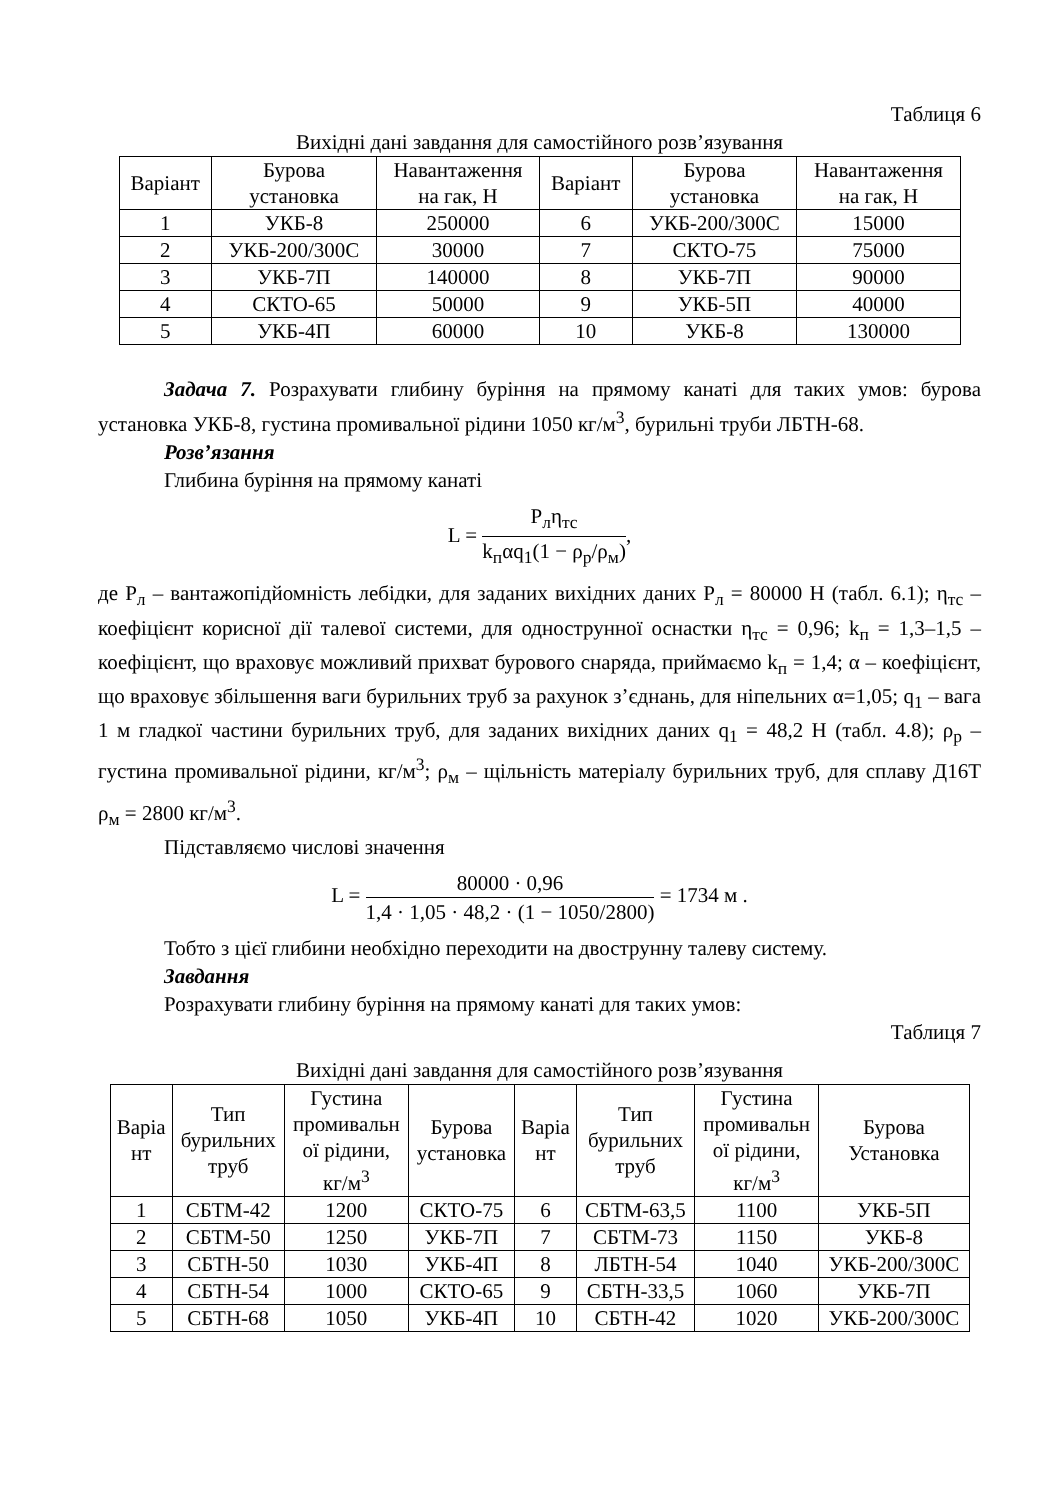Таблиця 6
Вихідні дані завдання для самостійного розв’язування
| Варіант | Бурова установка | Навантаження на гак, Н | Варіант | Бурова установка | Навантаження на гак, Н |
| --- | --- | --- | --- | --- | --- |
| 1 | УКБ-8 | 250000 | 6 | УКБ-200/300С | 15000 |
| 2 | УКБ-200/300С | 30000 | 7 | СКТО-75 | 75000 |
| 3 | УКБ-7П | 140000 | 8 | УКБ-7П | 90000 |
| 4 | СКТО-65 | 50000 | 9 | УКБ-5П | 40000 |
| 5 | УКБ-4П | 60000 | 10 | УКБ-8 | 130000 |
Задача 7. Розрахувати глибину буріння на прямому канаті для таких умов: бурова установка УКБ-8, густина промивальної рідини 1050 кг/м<sup>3</sup>, бурильні труби ЛБТН-68.
Розв’язання
Глибина буріння на прямому канаті
L = P<sub>л</sub>η<sub>тс</sub> k<sub>п</sub>αq<sub>1</sub>(1 − ρ<sub>р</sub>/ρ<sub>м</sub>),
де P<sub>л</sub> – вантажопідйомність лебідки, для заданих вихідних даних P<sub>л</sub> = 80000 Н (табл. 6.1); η<sub>тс</sub> – коефіцієнт корисної дії талевої системи, для однострунної оснастки η<sub>тс</sub> = 0,96; k<sub>п</sub> = 1,3–1,5 – коефіцієнт, що враховує можливий прихват бурового снаряда, приймаємо k<sub>п</sub> = 1,4; α – коефіцієнт, що враховує збільшення ваги бурильних труб за рахунок з’єднань, для ніпельних α=1,05; q<sub>1</sub> – вага 1 м гладкої частини бурильних труб, для заданих вихідних даних q<sub>1</sub> = 48,2 Н (табл. 4.8); ρ<sub>р</sub> – густина промивальної рідини, кг/м<sup>3</sup>; ρ<sub>м</sub> – щільність матеріалу бурильних труб, для сплаву Д16Т ρ<sub>м</sub> = 2800 кг/м<sup>3</sup>.
Підставляємо числові значення
L = 80000 · 0,96 1,4 · 1,05 · 48,2 · (1 − 1050/2800) = 1734 м .
Тобто з цієї глибини необхідно переходити на двострунну талеву систему.
Завдання
Розрахувати глибину буріння на прямому канаті для таких умов:
Таблиця 7
Вихідні дані завдання для самостійного розв’язування
| Варіа нт | Тип бурильних труб | Густина промивальн ої рідини, кг/м<sup>3</sup> | Бурова установка | Варіа нт | Тип бурильних труб | Густина промивальн ої рідини, кг/м<sup>3</sup> | Бурова Установка |
| --- | --- | --- | --- | --- | --- | --- | --- |
| 1 | СБТМ-42 | 1200 | СКТО-75 | 6 | СБТМ-63,5 | 1100 | УКБ-5П |
| 2 | СБТМ-50 | 1250 | УКБ-7П | 7 | СБТМ-73 | 1150 | УКБ-8 |
| 3 | СБТН-50 | 1030 | УКБ-4П | 8 | ЛБТН-54 | 1040 | УКБ-200/300С |
| 4 | СБТН-54 | 1000 | СКТО-65 | 9 | СБТН-33,5 | 1060 | УКБ-7П |
| 5 | СБТН-68 | 1050 | УКБ-4П | 10 | СБТН-42 | 1020 | УКБ-200/300С |